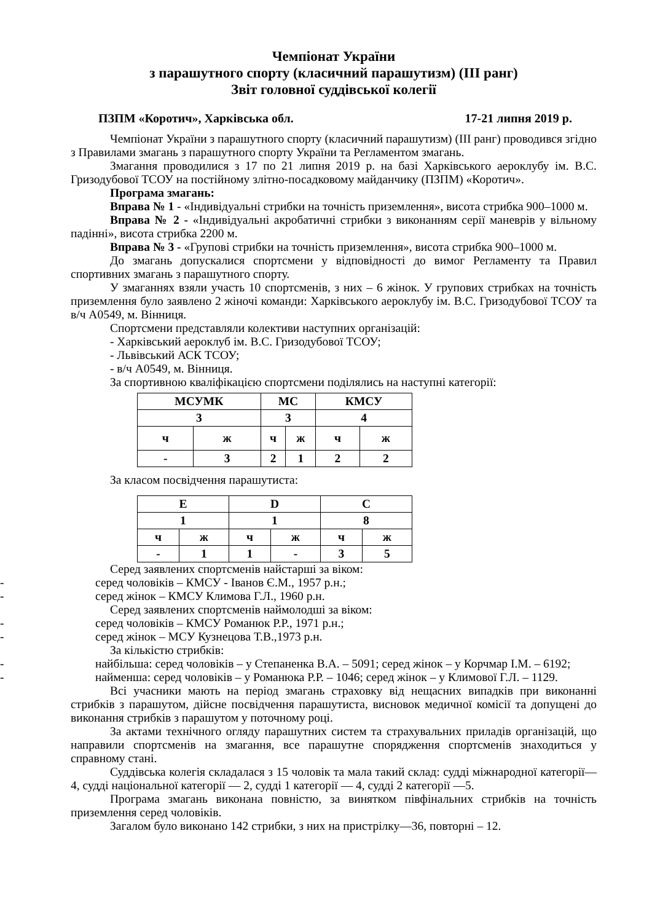Чемпіонат України
з парашутного спорту (класичний парашутизм) (ІІІ ранг)
Звіт головної суддівської колегії
ПЗПМ «Коротич», Харківська обл. 17-21 липня 2019 р.
Чемпіонат України з парашутного спорту (класичний парашутизм) (ІІІ ранг) проводився згідно з Правилами змагань з парашутного спорту України та Регламентом змагань.
Змагання проводилися з 17 по 21 липня 2019 р. на базі Харківського аероклубу ім. В.С. Гризодубової ТСОУ на постійному злітно-посадковому майданчику (ПЗПМ) «Коротич».
Програма змагань:
Вправа № 1 - «Індивідуальні стрибки на точність приземлення», висота стрибка 900–1000 м.
Вправа № 2 - «Індивідуальні акробатичні стрибки з виконанням серії маневрів у вільному падінні», висота стрибка 2200 м.
Вправа № 3 - «Групові стрибки на точність приземлення», висота стрибка 900–1000 м.
До змагань допускалися спортсмени у відповідності до вимог Регламенту та Правил спортивних змагань з парашутного спорту.
У змаганнях взяли участь 10 спортсменів, з них – 6 жінок. У групових стрибках на точність приземлення було заявлено 2 жіночі команди: Харківського аероклубу ім. В.С. Гризодубової ТСОУ та в/ч А0549, м. Вінниця.
Спортсмени представляли колективи наступних організацій:
- Харківський аероклуб ім. В.С. Гризодубової ТСОУ;
- Львівський АСК ТСОУ;
- в/ч А0549, м. Вінниця.
За спортивною кваліфікацією спортсмени поділялись на наступні категорії:
| МСУМК | | МС | | КМСУ | |
| 3 | | 3 | | 4 | |
| ч | ж | ч | ж | ч | ж |
| - | 3 | 2 | 1 | 2 | 2 |
За класом посвідчення парашутиста:
| E | | D | | C | |
| 1 | | 1 | | 8 | |
| ч | ж | ч | ж | ч | ж |
| - | 1 | 1 | - | 3 | 5 |
Серед заявлених спортсменів найстарші за віком:
- серед чоловіків – КМСУ - Іванов Є.М., 1957 р.н.;
- серед жінок – КМСУ Климова Г.Л., 1960 р.н.
Серед заявлених спортсменів наймолодші за віком:
- серед чоловіків – КМСУ Романюк Р.Р., 1971 р.н.;
- серед жінок – МСУ Кузнецова Т.В.,1973 р.н.
За кількістю стрибків:
- найбільша: серед чоловіків – у Степаненка В.А. – 5091; серед жінок – у Корчмар І.М. – 6192;
- найменша: серед чоловіків – у Романюка Р.Р. – 1046; серед жінок – у Климової Г.Л. – 1129.
Всі учасники мають на період змагань страховку від нещасних випадків при виконанні стрибків з парашутом, дійсне посвідчення парашутиста, висновок медичної комісії та допущені до виконання стрибків з парашутом у поточному році.
За актами технічного огляду парашутних систем та страхувальних приладів організацій, що направили спортсменів на змагання, все парашутне спорядження спортсменів знаходиться у справному стані.
Суддівська колегія складалася з 15 чоловік та мала такий склад: судді міжнародної категорії—4, судді національної категорії — 2, судді 1 категорії — 4, судді 2 категорії —5.
Програма змагань виконана повністю, за винятком півфінальних стрибків на точність приземлення серед чоловіків.
Загалом було виконано 142 стрибки, з них на пристрілку—36, повторні – 12.